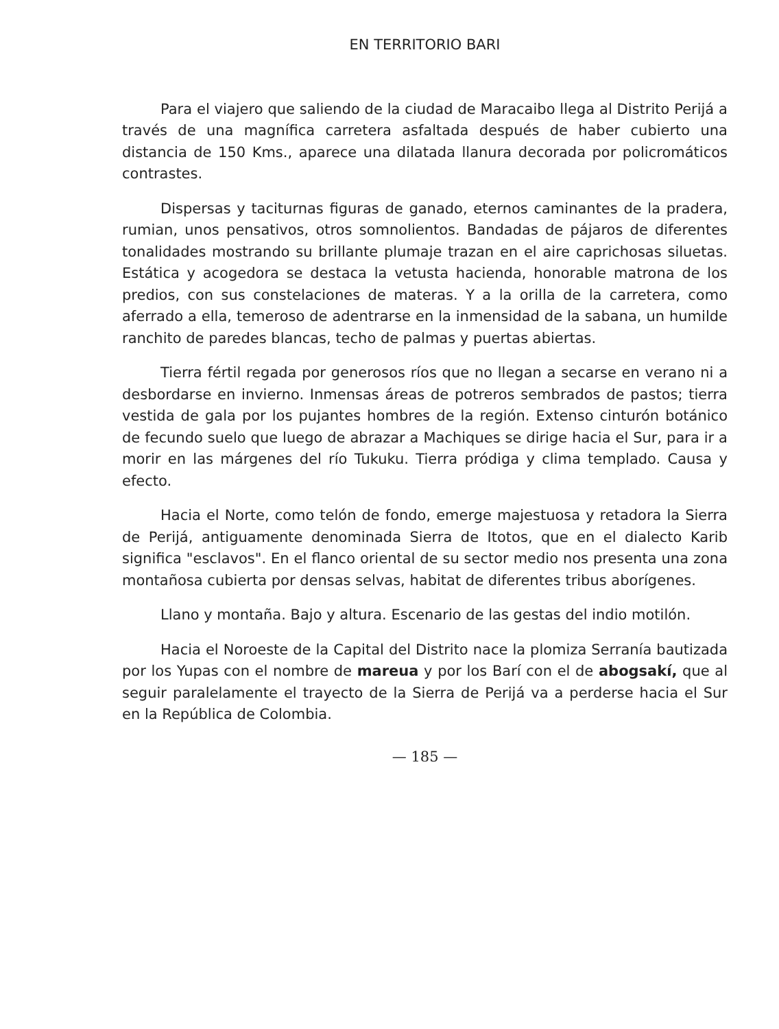EN TERRITORIO BARI
Para el viajero que saliendo de la ciudad de Maracaibo llega al Distrito Perijá a través de una magnífica carretera asfaltada después de haber cubierto una distancia de 150 Kms., aparece una dilatada llanura decorada por policromáticos contrastes.
Dispersas y taciturnas figuras de ganado, eternos caminantes de la pradera, rumian, unos pensativos, otros somnolientos. Bandadas de pájaros de diferentes tonalidades mostrando su brillante plumaje trazan en el aire caprichosas siluetas. Estática y acogedora se destaca la vetusta hacienda, honorable matrona de los predios, con sus constelaciones de materas. Y a la orilla de la carretera, como aferrado a ella, temeroso de adentrarse en la inmensidad de la sabana, un humilde ranchito de paredes blancas, techo de palmas y puertas abiertas.
Tierra fértil regada por generosos ríos que no llegan a secarse en verano ni a desbordarse en invierno. Inmensas áreas de potreros sembrados de pastos; tierra vestida de gala por los pujantes hombres de la región. Extenso cinturón botánico de fecundo suelo que luego de abrazar a Machiques se dirige hacia el Sur, para ir a morir en las márgenes del río Tukuku. Tierra pródiga y clima templado. Causa y efecto.
Hacia el Norte, como telón de fondo, emerge majestuosa y retadora la Sierra de Perijá, antiguamente denominada Sierra de Itotos, que en el dialecto Karib significa "esclavos". En el flanco oriental de su sector medio nos presenta una zona montañosa cubierta por densas selvas, habitat de diferentes tribus aborígenes.
Llano y montaña. Bajo y altura. Escenario de las gestas del indio motilón.
Hacia el Noroeste de la Capital del Distrito nace la plomiza Serranía bautizada por los Yupas con el nombre de mareua y por los Barí con el de abogsakí, que al seguir paralelamente el trayecto de la Sierra de Perijá va a perderse hacia el Sur en la República de Colombia.
— 185 —